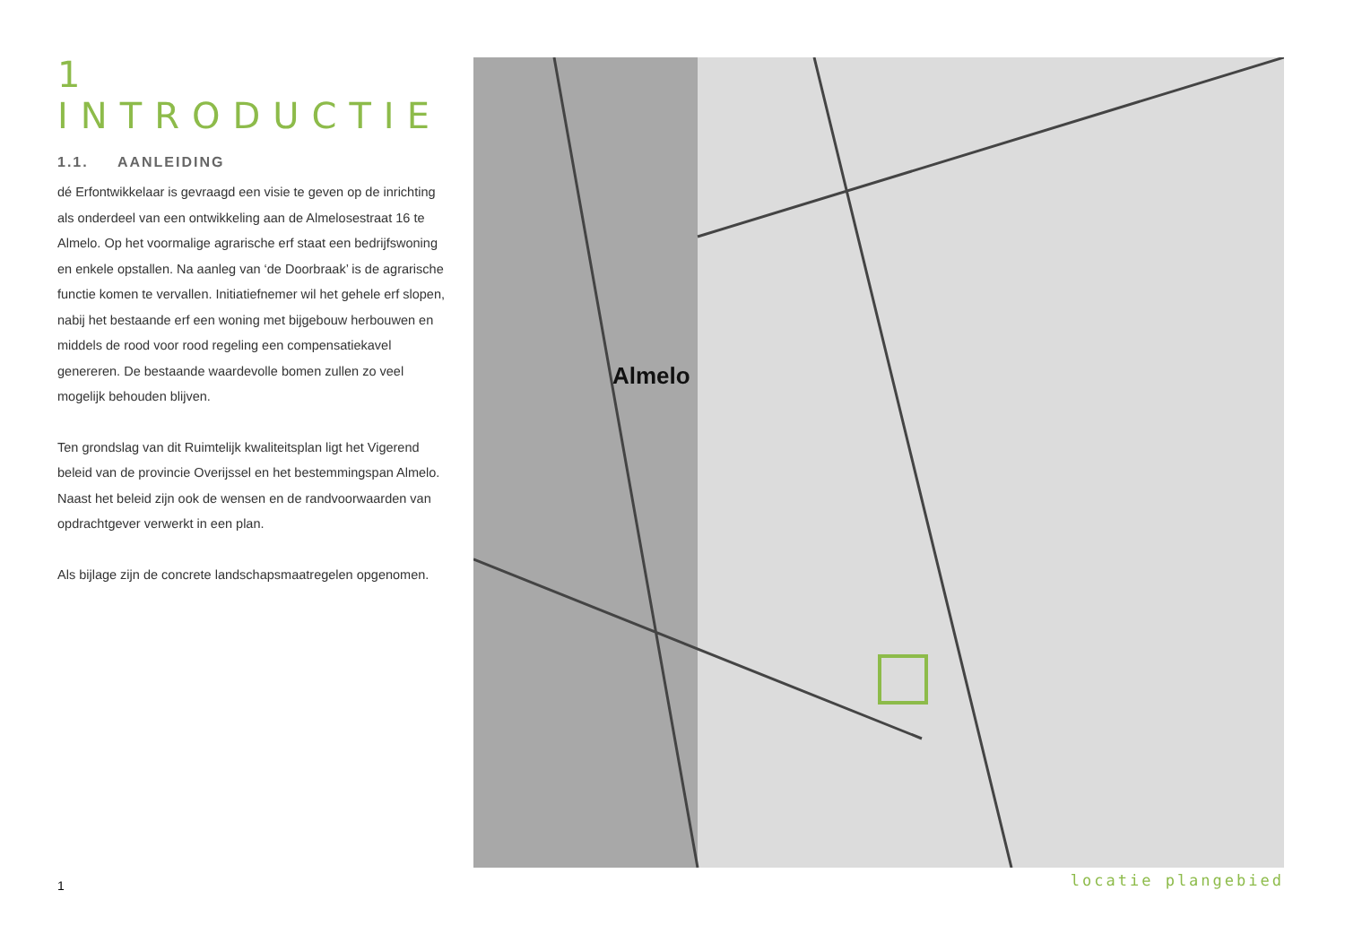1 INTRODUCTIE
1.1. AANLEIDING
dé Erfontwikkelaar is gevraagd een visie te geven op de inrichting als onderdeel van een ontwikkeling aan de Almelosestraat 16 te Almelo. Op het voormalige agrarische erf staat een bedrijfswoning en enkele opstallen. Na aanleg van ‘de Doorbraak’ is de agrarische functie ko­men te vervallen. Initiatiefnemer wil het gehele erf slopen, nabij het bestaande erf een woning met bijgebouw herbouwen en middels de rood voor rood regeling een compensatiekavel genereren. De bestaande waardevolle bomen zullen zo veel mogelijk behouden blijven.
Ten grondslag van dit Ruimtelijk kwaliteitsplan ligt het Vigerend beleid van de provincie Overijssel en het bestemmingspan Almelo. Naast het beleid zijn ook de wensen en de randvoorwaarden van opdrachtgever verwerkt in een plan.
Als bijlage zijn de concrete landschapsmaatregelen opgenomen.
Almelo
locatie plangebied
1